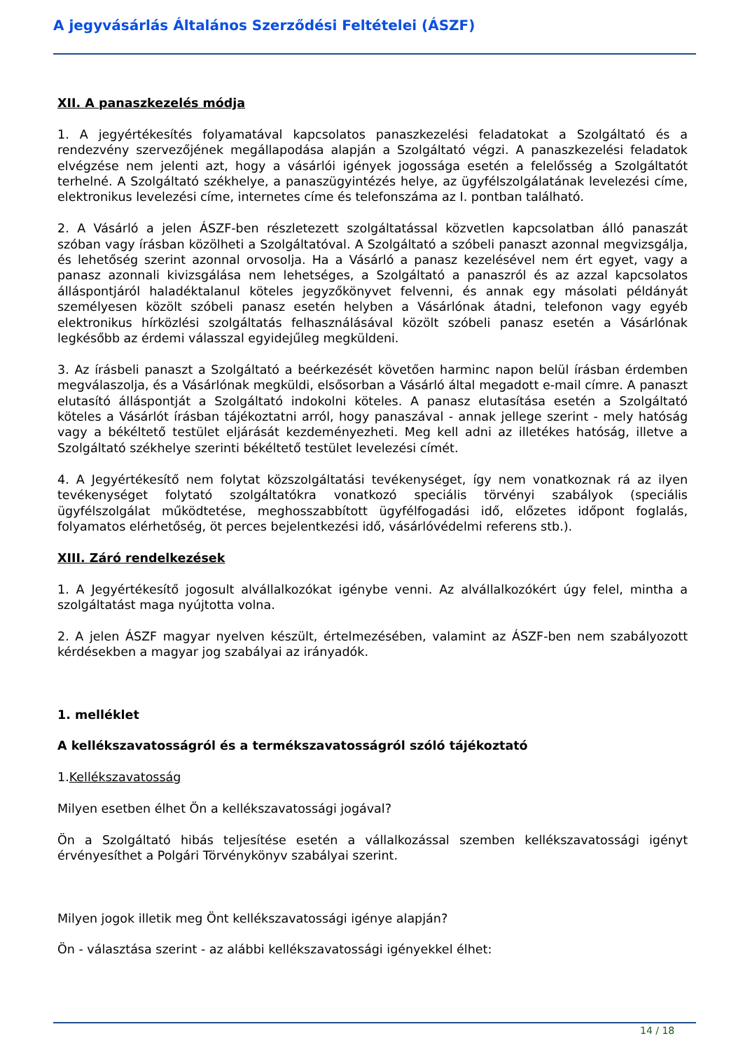A jegyvásárlás Általános Szerződési Feltételei (ÁSZF)
XII. A panaszkezelés módja
1. A jegyértékesítés folyamatával kapcsolatos panaszkezelési feladatokat a Szolgáltató és a rendezvény szervezőjének megállapodása alapján a Szolgáltató végzi. A panaszkezelési feladatok elvégzése nem jelenti azt, hogy a vásárlói igények jogossága esetén a felelősség a Szolgáltatót terhelné. A Szolgáltató székhelye, a panaszügyintézés helye, az ügyfélszolgálatának levelezési címe, elektronikus levelezési címe, internetes címe és telefonszáma az I. pontban található.
2. A Vásárló a jelen ÁSZF-ben részletezett szolgáltatással közvetlen kapcsolatban álló panaszát szóban vagy írásban közölheti a Szolgáltatóval. A Szolgáltató a szóbeli panaszt azonnal megvizsgálja, és lehetőség szerint azonnal orvosolja. Ha a Vásárló a panasz kezelésével nem ért egyet, vagy a panasz azonnali kivizsgálása nem lehetséges, a Szolgáltató a panaszról és az azzal kapcsolatos álláspontjáról haladéktalanul köteles jegyzőkönyvet felvenni, és annak egy másolati példányát személyesen közölt szóbeli panasz esetén helyben a Vásárlónak átadni, telefonon vagy egyéb elektronikus hírközlési szolgáltatás felhasználásával közölt szóbeli panasz esetén a Vásárlónak legkésőbb az érdemi válasszal egyidejűleg megküldeni.
3. Az írásbeli panaszt a Szolgáltató a beérkezését követően harminc napon belül írásban érdemben megválaszolja, és a Vásárlónak megküldi, elsősorban a Vásárló által megadott e-mail címre. A panaszt elutasító álláspontját a Szolgáltató indokolni köteles. A panasz elutasítása esetén a Szolgáltató köteles a Vásárlót írásban tájékoztatni arról, hogy panaszával - annak jellege szerint - mely hatóság vagy a békéltető testület eljárását kezdeményezheti. Meg kell adni az illetékes hatóság, illetve a Szolgáltató székhelye szerinti békéltető testület levelezési címét.
4. A Jegyértékesítő nem folytat közszolgáltatási tevékenységet, így nem vonatkoznak rá az ilyen tevékenységet folytató szolgáltatókra vonatkozó speciális törvényi szabályok (speciális ügyfélszolgálat működtetése, meghosszabbított ügyfélfogadási idő, előzetes időpont foglalás, folyamatos elérhetőség, öt perces bejelentkezési idő, vásárlóvédelmi referens stb.).
XIII. Záró rendelkezések
1. A Jegyértékesítő jogosult alvállalkozókat igénybe venni. Az alvállalkozókért úgy felel, mintha a szolgáltatást maga nyújtotta volna.
2. A jelen ÁSZF magyar nyelven készült, értelmezésében, valamint az ÁSZF-ben nem szabályozott kérdésekben a magyar jog szabályai az irányadók.
1. melléklet
A kellékszavatosságról és a termékszavatosságról szóló tájékoztató
1.Kellékszavatosság
Milyen esetben élhet Ön a kellékszavatossági jogával?
Ön a Szolgáltató hibás teljesítése esetén a vállalkozással szemben kellékszavatossági igényt érvényesíthet a Polgári Törvénykönyv szabályai szerint.
Milyen jogok illetik meg Önt kellékszavatossági igénye alapján?
Ön - választása szerint - az alábbi kellékszavatossági igényekkel élhet:
14 / 18